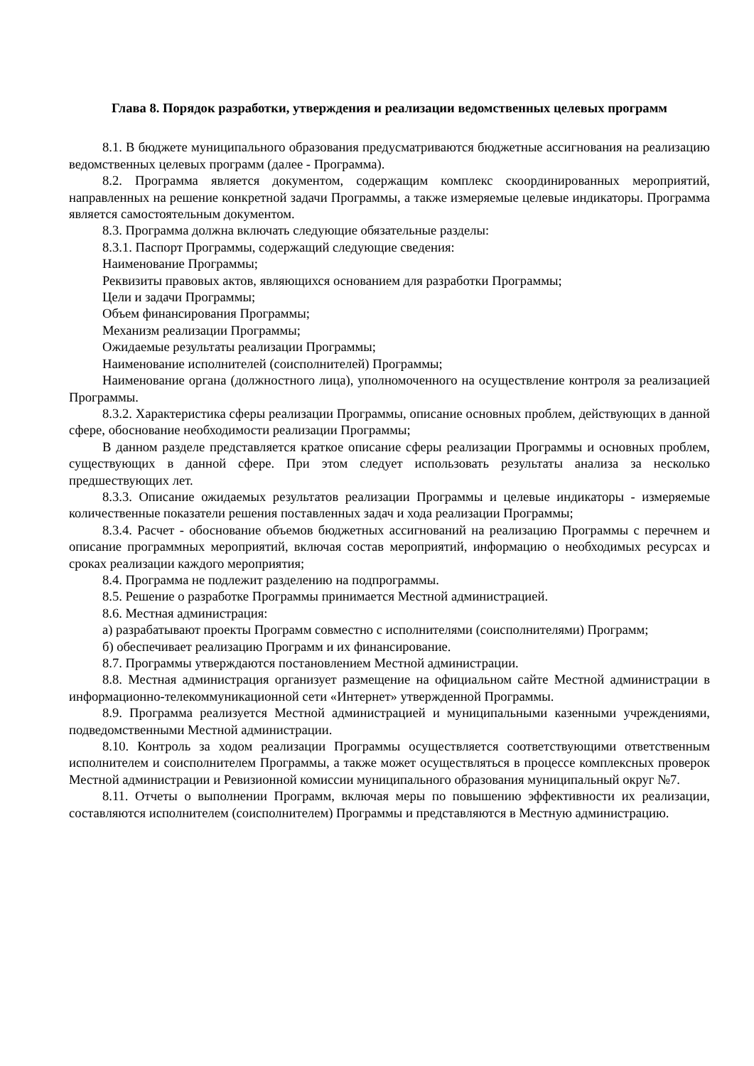Глава 8. Порядок разработки, утверждения и реализации ведомственных целевых программ
8.1. В бюджете муниципального образования предусматриваются бюджетные ассигнования на реализацию ведомственных целевых программ (далее - Программа).
8.2. Программа является документом, содержащим комплекс скоординированных мероприятий, направленных на решение конкретной задачи Программы, а также измеряемые целевые индикаторы. Программа является самостоятельным документом.
8.3. Программа должна включать следующие обязательные разделы:
8.3.1. Паспорт Программы, содержащий следующие сведения:
Наименование Программы;
Реквизиты правовых актов, являющихся основанием для разработки Программы;
Цели и задачи Программы;
Объем финансирования Программы;
Механизм реализации Программы;
Ожидаемые результаты реализации Программы;
Наименование исполнителей (соисполнителей) Программы;
Наименование органа (должностного лица), уполномоченного на осуществление контроля за реализацией Программы.
8.3.2. Характеристика сферы реализации Программы, описание основных проблем, действующих в данной сфере, обоснование необходимости реализации Программы;
В данном разделе представляется краткое описание сферы реализации Программы и основных проблем, существующих в данной сфере. При этом следует использовать результаты анализа за несколько предшествующих лет.
8.3.3. Описание ожидаемых результатов реализации Программы и целевые индикаторы - измеряемые количественные показатели решения поставленных задач и хода реализации Программы;
8.3.4. Расчет - обоснование объемов бюджетных ассигнований на реализацию Программы с перечнем и описание программных мероприятий, включая состав мероприятий, информацию о необходимых ресурсах и сроках реализации каждого мероприятия;
8.4. Программа не подлежит разделению на подпрограммы.
8.5. Решение о разработке Программы принимается Местной администрацией.
8.6. Местная администрация:
а) разрабатывают проекты Программ совместно с исполнителями (соисполнителями) Программ;
б) обеспечивает реализацию Программ и их финансирование.
8.7. Программы утверждаются постановлением Местной администрации.
8.8. Местная администрация организует размещение на официальном сайте Местной администрации в информационно-телекоммуникационной сети «Интернет» утвержденной Программы.
8.9. Программа реализуется Местной администрацией и муниципальными казенными учреждениями, подведомственными Местной администрации.
8.10. Контроль за ходом реализации Программы осуществляется соответствующими ответственным исполнителем и соисполнителем Программы, а также может осуществляться в процессе комплексных проверок Местной администрации и Ревизионной комиссии муниципального образования муниципальный округ №7.
8.11. Отчеты о выполнении Программ, включая меры по повышению эффективности их реализации, составляются исполнителем (соисполнителем) Программы и представляются в Местную администрацию.